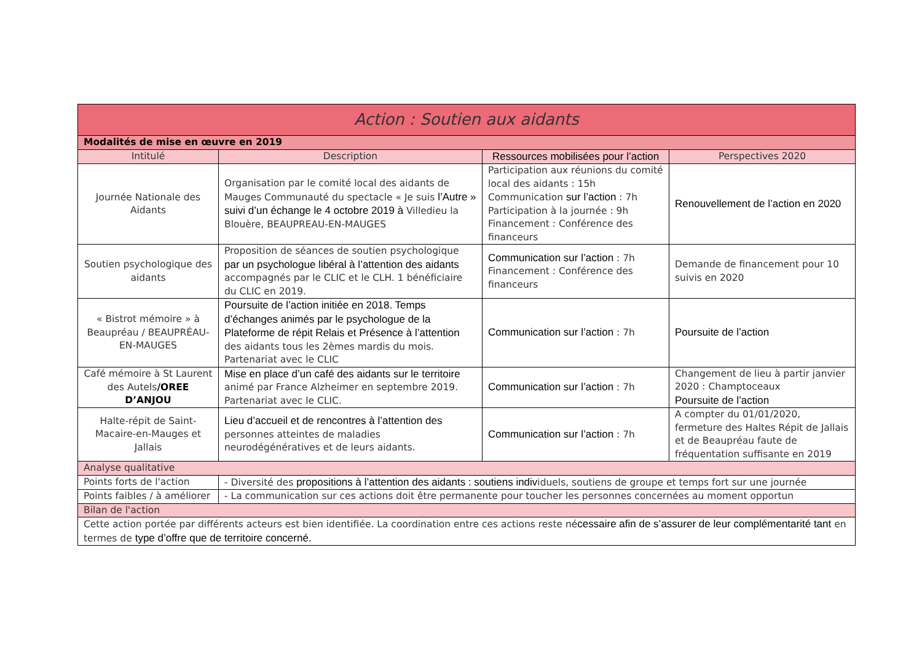| Action : Soutien aux aidants | | | |
| --- | --- | --- | --- |
| Modalités de mise en œuvre en 2019 | | | |
| Intitulé | Description | Ressources mobilisées pour l’action | Perspectives 2020 |
| Journée Nationale des Aidants | Organisation par le comité local des aidants de Mauges Communauté du spectacle « Je suis l’Autre » suivi d’un échange le 4 octobre 2019 à Villedieu la Blouère, BEAUPREAU-EN-MAUGES | Participation aux réunions du comité local des aidants : 15h Communication sur l’action : 7h Participation à la journée : 9h Financement : Conférence des financeurs | Renouvellement de l’action en 2020 |
| Soutien psychologique des aidants | Proposition de séances de soutien psychologique par un psychologue libéral à l’attention des aidants accompagnés par le CLIC et le CLH. 1 bénéficiaire du CLIC en 2019. | Communication sur l’action : 7h Financement : Conférence des financeurs | Demande de financement pour 10 suivis en 2020 |
| « Bistrot mémoire » à Beaupréau / BEAUPRÉAU-EN-MAUGES | Poursuite de l’action initiée en 2018. Temps d’échanges animés par le psychologue de la Plateforme de répit Relais et Présence à l’attention des aidants tous les 2èmes mardis du mois. Partenariat avec le CLIC | Communication sur l’action : 7h | Poursuite de l’action |
| Café mémoire à St Laurent des Autels /OREE D’ANJOU | Mise en place d’un café des aidants sur le territoire animé par France Alzheimer en septembre 2019. Partenariat avec le CLIC. | Communication sur l’action : 7h | Changement de lieu à partir janvier 2020 : Champtoceaux Poursuite de l’action |
| Halte-répit de Saint-Macaire-en-Mauges et Jallais | Lieu d’accueil et de rencontres à l’attention des personnes atteintes de maladies neurodégénératives et de leurs aidants. | Communication sur l’action : 7h | A compter du 01/01/2020, fermeture des Haltes Répit de Jallais et de Beaupréau faute de fréquentation suffisante en 2019 |
| Analyse qualitative | | | |
| Points forts de l'action | - Diversité des propositions à l’attention des aidants : soutiens indiv iduels, soutiens de groupe et temps fort sur une journée | | |
| Points faibles / à améliorer | - La communication sur ces actions doit être permanente pour toucher les personnes concernées au moment opportun | | |
| Bilan de l'action | | | |
| Cette action portée par différents acteurs est bien identifiée. La coordination entre ces actions reste né cessaire afin de s’assurer de leur complémentarité tant en termes de type d’offre que de territoire concerné. | | | |